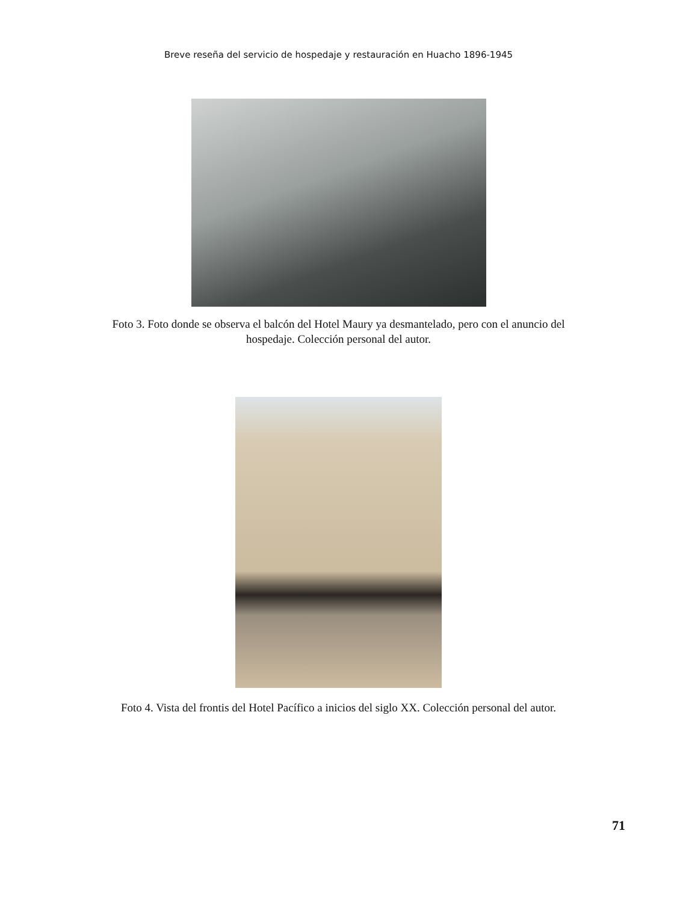Breve reseña del servicio de hospedaje y restauración en Huacho 1896-1945
Foto 3. Foto donde se observa el balcón del Hotel Maury ya desmantelado, pero con el anuncio del hospedaje. Colección personal del autor.
Foto 4. Vista del frontis del Hotel Pacífico a inicios del siglo XX. Colección personal del autor.
71